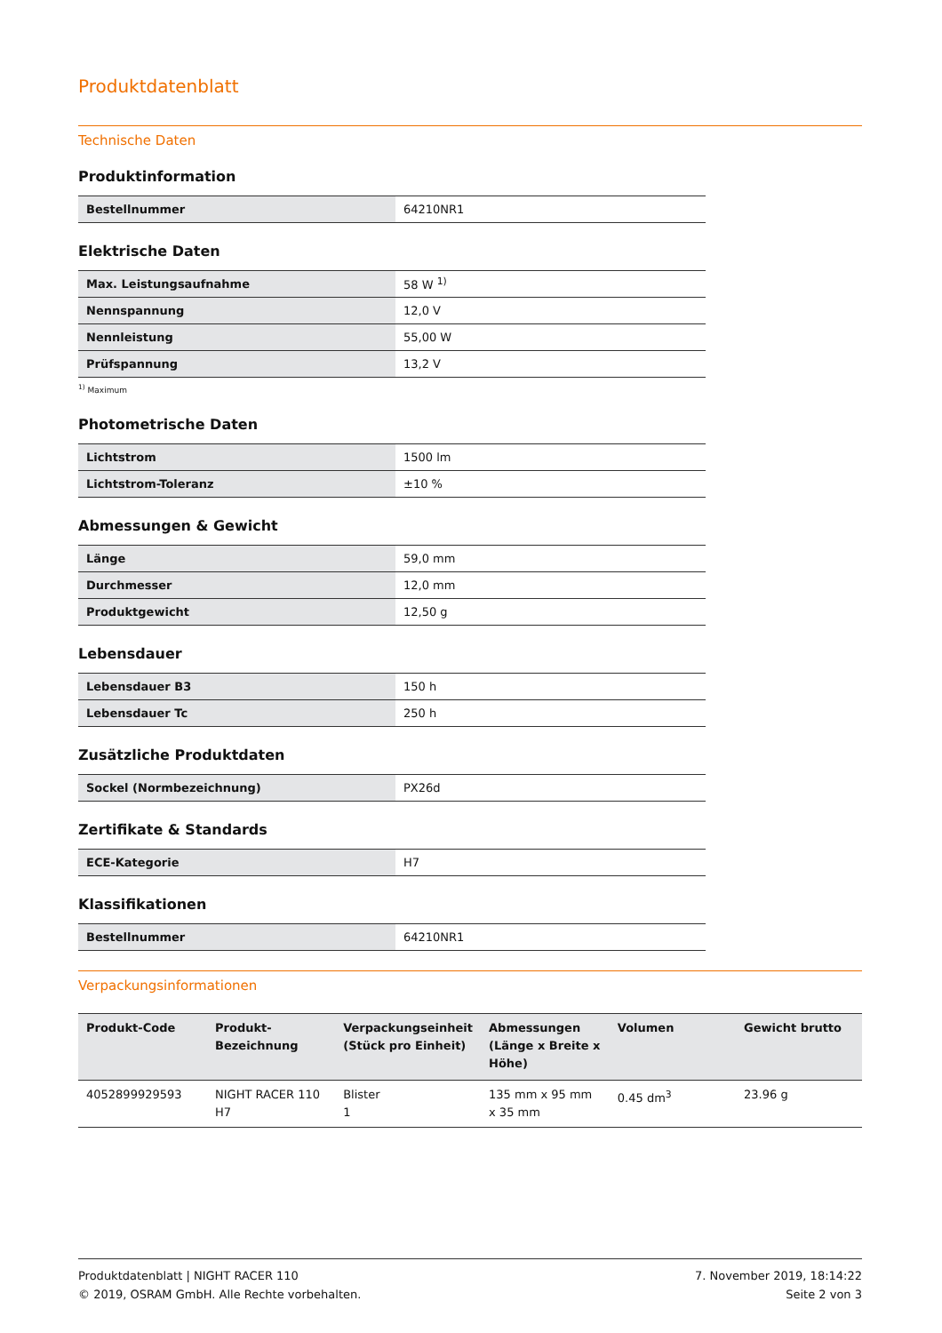Produktdatenblatt
Technische Daten
Produktinformation
| Bestellnummer | 64210NR1 |
Elektrische Daten
| Max. Leistungsaufnahme | 58 W <sup>1)</sup> |
| Nennspannung | 12,0 V |
| Nennleistung | 55,00 W |
| Prüfspannung | 13,2 V |
<sup>1)</sup> Maximum
Photometrische Daten
| Lichtstrom | 1500 lm |
| Lichtstrom-Toleranz | ±10 % |
Abmessungen & Gewicht
| Länge | 59,0 mm |
| Durchmesser | 12,0 mm |
| Produktgewicht | 12,50 g |
Lebensdauer
| Lebensdauer B3 | 150 h |
| Lebensdauer Tc | 250 h |
Zusätzliche Produktdaten
| Sockel (Normbezeichnung) | PX26d |
Zertifikate & Standards
| ECE-Kategorie | H7 |
Klassifikationen
| Bestellnummer | 64210NR1 |
Verpackungsinformationen
| Produkt-Code | Produkt- Bezeichnung | Verpackungseinheit (Stück pro Einheit) | Abmessungen (Länge x Breite x Höhe) | Volumen | Gewicht brutto |
| --- | --- | --- | --- | --- | --- |
| 4052899929593 | NIGHT RACER 110 H7 | Blister 1 | 135 mm x 95 mm x 35 mm | 0.45 dm<sup>3</sup> | 23.96 g |
Produktdatenblatt | NIGHT RACER 110
© 2019, OSRAM GmbH. Alle Rechte vorbehalten.
7. November 2019, 18:14:22
Seite 2 von 3